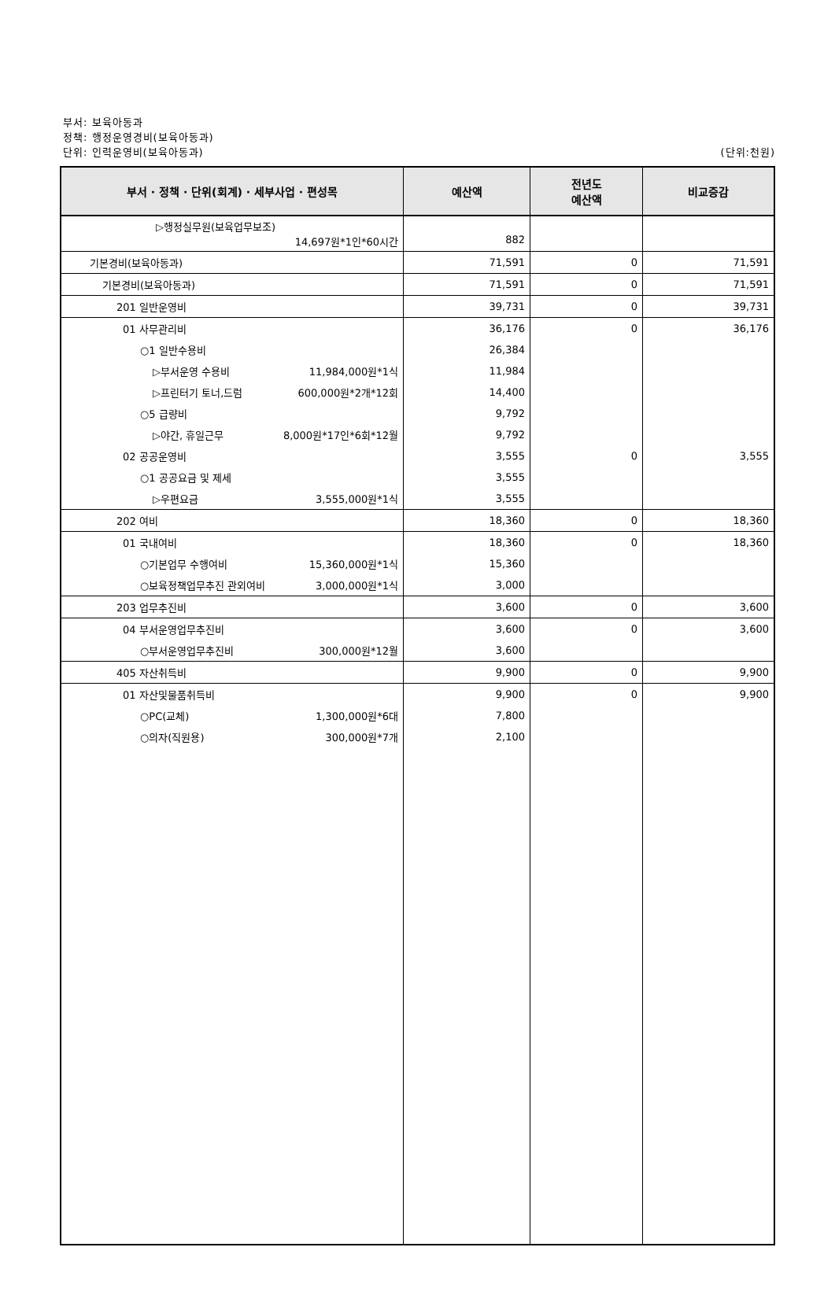부서: 보육아동과
정책: 행정운영경비(보육아동과)
단위: 인력운영비(보육아동과) (단위:천원)
| 부서 · 정책 · 단위(회계) · 세부사업 · 편성목 | 예산액 | 전년도 예산액 | 비교증감 |
| --- | --- | --- | --- |
| ▷행정실무원(보육업무보조) 14,697원*1인*60시간 | 882 | | |
| 기본경비(보육아동과) | 71,591 | 0 | 71,591 |
| 기본경비(보육아동과) | 71,591 | 0 | 71,591 |
| 201 일반운영비 | 39,731 | 0 | 39,731 |
| 01 사무관리비 | 36,176 | 0 | 36,176 |
| ○1 일반수용비 | 26,384 | | |
| ▷부서운영 수용비 11,984,000원*1식 | 11,984 | | |
| ▷프린터기 토너,드럼 600,000원*2개*12회 | 14,400 | | |
| ○5 급량비 | 9,792 | | |
| ▷야간, 휴일근무 8,000원*17인*6회*12월 | 9,792 | | |
| 02 공공운영비 | 3,555 | 0 | 3,555 |
| ○1 공공요금 및 제세 | 3,555 | | |
| ▷우편요금 3,555,000원*1식 | 3,555 | | |
| 202 여비 | 18,360 | 0 | 18,360 |
| 01 국내여비 | 18,360 | 0 | 18,360 |
| ○기본업무 수행여비 15,360,000원*1식 | 15,360 | | |
| ○보육정책업무추진 관외여비 3,000,000원*1식 | 3,000 | | |
| 203 업무추진비 | 3,600 | 0 | 3,600 |
| 04 부서운영업무추진비 | 3,600 | 0 | 3,600 |
| ○부서운영업무추진비 300,000원*12월 | 3,600 | | |
| 405 자산취득비 | 9,900 | 0 | 9,900 |
| 01 자산및물품취득비 | 9,900 | 0 | 9,900 |
| ○PC(교체) 1,300,000원*6대 | 7,800 | | |
| ○의자(직원용) 300,000원*7개 | 2,100 | | |